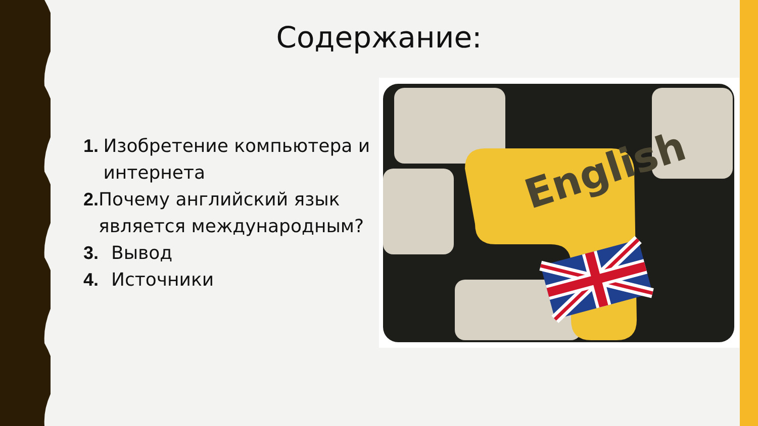Содержание:
1. Изобретение компьютера и интернета
2. Почему английский язык является международным?
3. Вывод
4. Источники
English